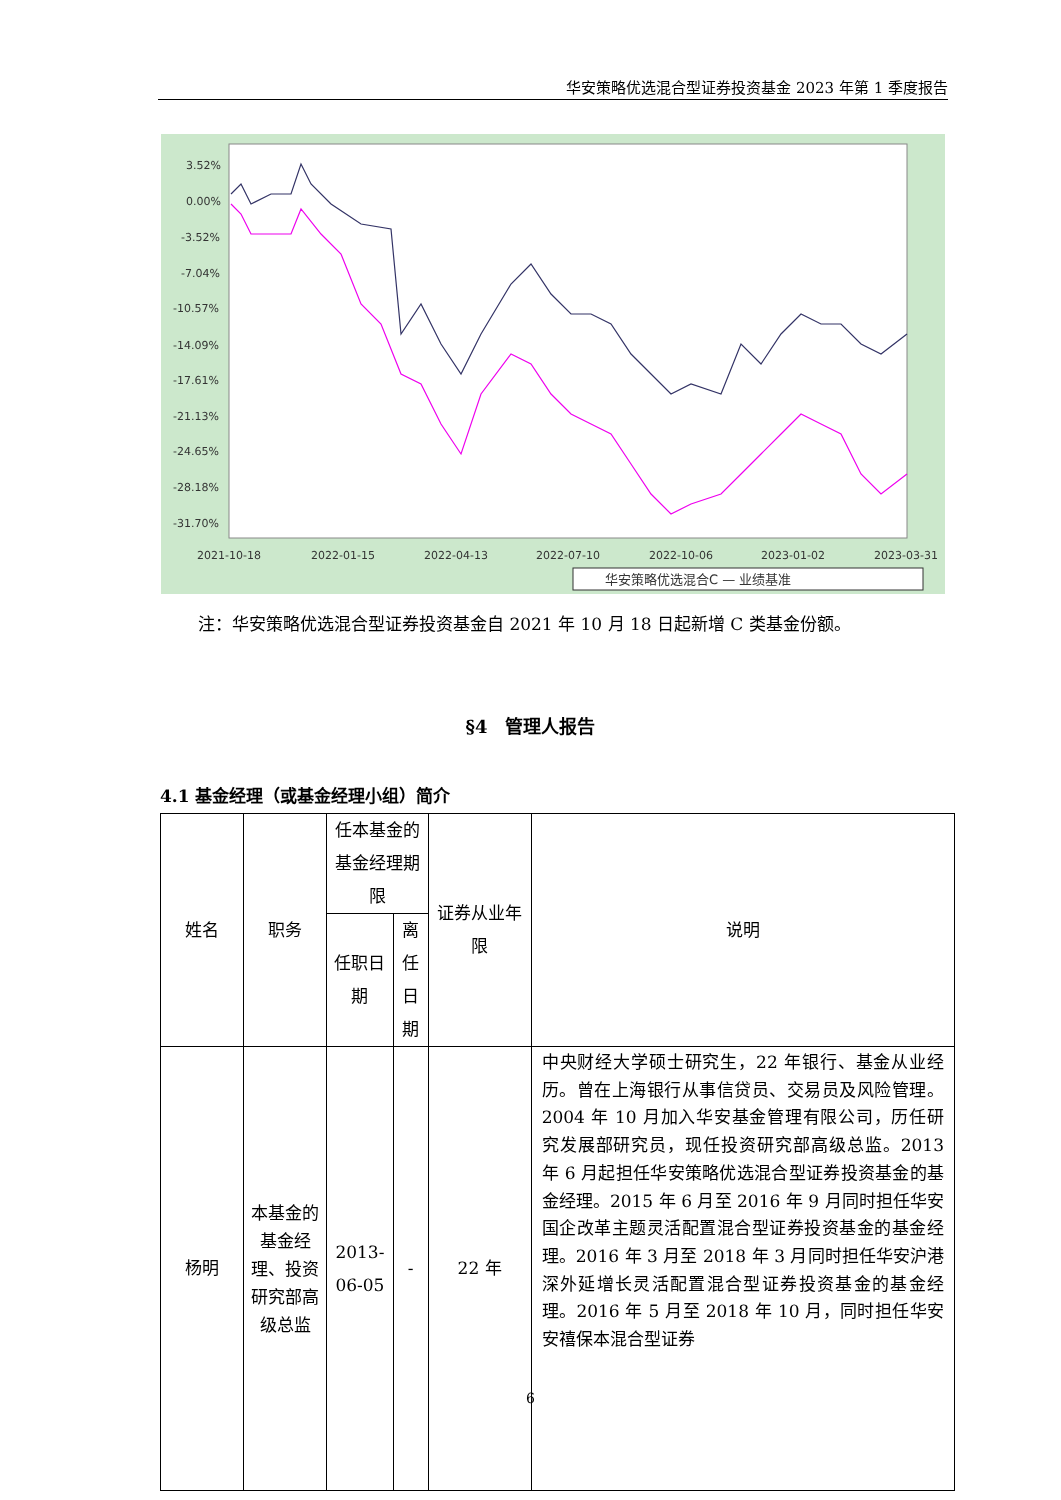华安策略优选混合型证券投资基金 2023 年第 1 季度报告
3.52%
0.00%
-3.52%
-7.04%
-10.57%
-14.09%
-17.61%
-21.13%
-24.65%
-28.18%
-31.70%
2021-10-18
2022-01-15
2022-04-13
2022-07-10
2022-10-06
2023-01-02
2023-03-31
华安策略优选混合C — 业绩基准
注：华安策略优选混合型证券投资基金自 2021 年 10 月 18 日起新增 C 类基金份额。
§4　管理人报告
4.1 基金经理（或基金经理小组）简介
| 姓名 | 职务 | 任本基金的基金经理期限 | | 证券从业年限 | 说明 |
| --- | --- | --- | --- | --- | --- |
| | | 任职日期 | 离任日期 | | |
| 杨明 | 本基金的基金经理、投资研究部高级总监 | 2013-06-05 | - | 22 年 | 中央财经大学硕士研究生，22 年银行、基金从业经历。曾在上海银行从事信贷员、交易员及风险管理。2004 年 10 月加入华安基金管理有限公司，历任研究发展部研究员，现任投资研究部高级总监。2013 年 6 月起担任华安策略优选混合型证券投资基金的基金经理。2015 年 6 月至 2016 年 9 月同时担任华安国企改革主题灵活配置混合型证券投资基金的基金经理。2016 年 3 月至 2018 年 3 月同时担任华安沪港深外延增长灵活配置混合型证券投资基金的基金经理。2016 年 5 月至 2018 年 10 月，同时担任华安安禧保本混合型证券 |
6